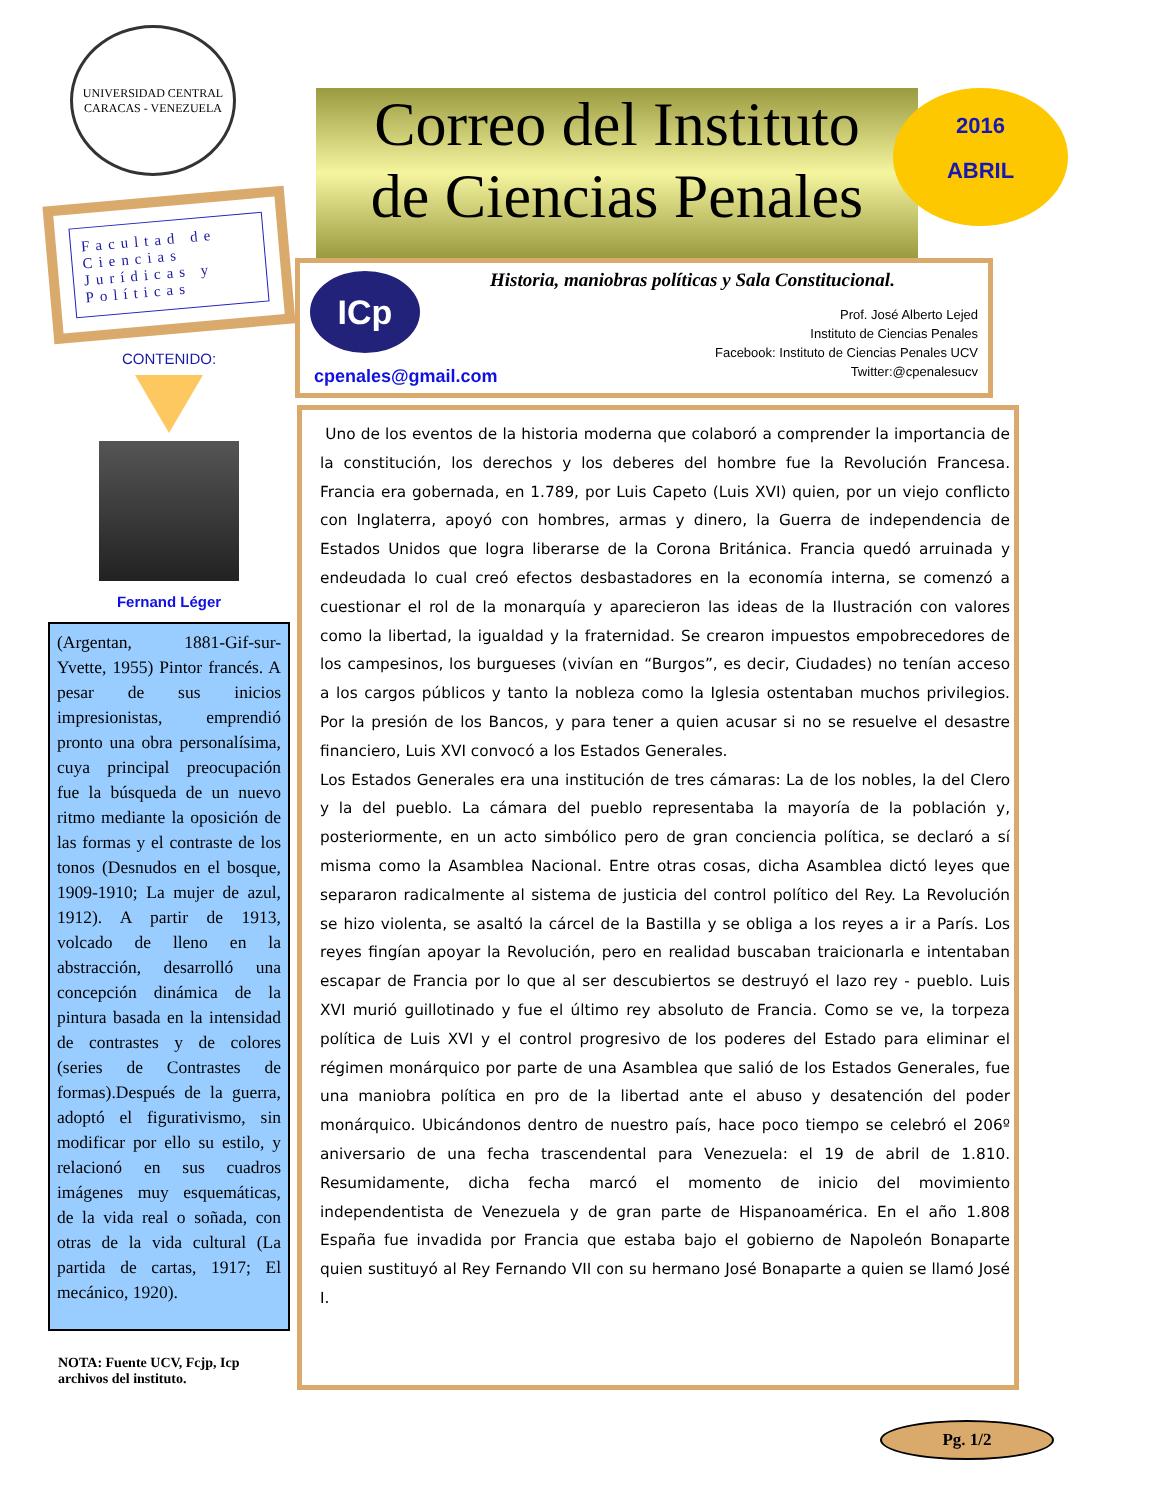UNIVERSIDAD CENTRAL
CARACAS - VENEZUELA
Facultad de Ciencias Jurídicas y Políticas
CONTENIDO:
Fernand Léger
(Argentan, 1881-Gif-sur-Yvette, 1955) Pintor francés. A pesar de sus inicios impresionistas, emprendió pronto una obra personalísima, cuya principal preocupación fue la búsqueda de un nuevo ritmo mediante la oposición de las formas y el contraste de los tonos (Desnudos en el bosque, 1909-1910; La mujer de azul, 1912). A partir de 1913, volcado de lleno en la abstracción, desarrolló una concepción dinámica de la pintura basada en la intensidad de contrastes y de colores (series de Contrastes de formas).Después de la guerra, adoptó el figurativismo, sin modificar por ello su estilo, y relacionó en sus cuadros imágenes muy esquemáticas, de la vida real o soñada, con otras de la vida cultural (La partida de cartas, 1917; El mecánico, 1920).
NOTA: Fuente UCV, Fcjp, Icp archivos del instituto.
Correo del Instituto
de Ciencias Penales
2016
ABRIL
ICp
Historia, maniobras políticas y Sala Constitucional.
Prof. José Alberto Lejed
Instituto de Ciencias Penales
Facebook: Instituto de Ciencias Penales UCV
Twitter:@cpenalesucv
cpenales@gmail.com
Uno de los eventos de la historia moderna que colaboró a comprender la importancia de la constitución, los derechos y los deberes del hombre fue la Revolución Francesa. Francia era gobernada, en 1.789, por Luis Capeto (Luis XVI) quien, por un viejo conflicto con Inglaterra, apoyó con hombres, armas y dinero, la Guerra de independencia de Estados Unidos que logra liberarse de la Corona Británica. Francia quedó arruinada y endeudada lo cual creó efectos desbastadores en la economía interna, se comenzó a cuestionar el rol de la monarquía y aparecieron las ideas de la Ilustración con valores como la libertad, la igualdad y la fraternidad. Se crearon impuestos empobrecedores de los campesinos, los burgueses (vivían en “Burgos”, es decir, Ciudades) no tenían acceso a los cargos públicos y tanto la nobleza como la Iglesia ostentaban muchos privilegios. Por la presión de los Bancos, y para tener a quien acusar si no se resuelve el desastre financiero, Luis XVI convocó a los Estados Generales.
Los Estados Generales era una institución de tres cámaras: La de los nobles, la del Clero y la del pueblo. La cámara del pueblo representaba la mayoría de la población y, posteriormente, en un acto simbólico pero de gran conciencia política, se declaró a sí misma como la Asamblea Nacional. Entre otras cosas, dicha Asamblea dictó leyes que separaron radicalmente al sistema de justicia del control político del Rey. La Revolución se hizo violenta, se asaltó la cárcel de la Bastilla y se obliga a los reyes a ir a París. Los reyes fingían apoyar la Revolución, pero en realidad buscaban traicionarla e intentaban escapar de Francia por lo que al ser descubiertos se destruyó el lazo rey - pueblo. Luis XVI murió guillotinado y fue el último rey absoluto de Francia. Como se ve, la torpeza política de Luis XVI y el control progresivo de los poderes del Estado para eliminar el régimen monárquico por parte de una Asamblea que salió de los Estados Generales, fue una maniobra política en pro de la libertad ante el abuso y desatención del poder monárquico. Ubicándonos dentro de nuestro país, hace poco tiempo se celebró el 206º aniversario de una fecha trascendental para Venezuela: el 19 de abril de 1.810. Resumidamente, dicha fecha marcó el momento de inicio del movimiento independentista de Venezuela y de gran parte de Hispanoamérica. En el año 1.808 España fue invadida por Francia que estaba bajo el gobierno de Napoleón Bonaparte quien sustituyó al Rey Fernando VII con su hermano José Bonaparte a quien se llamó José I.
Pg. 1/2